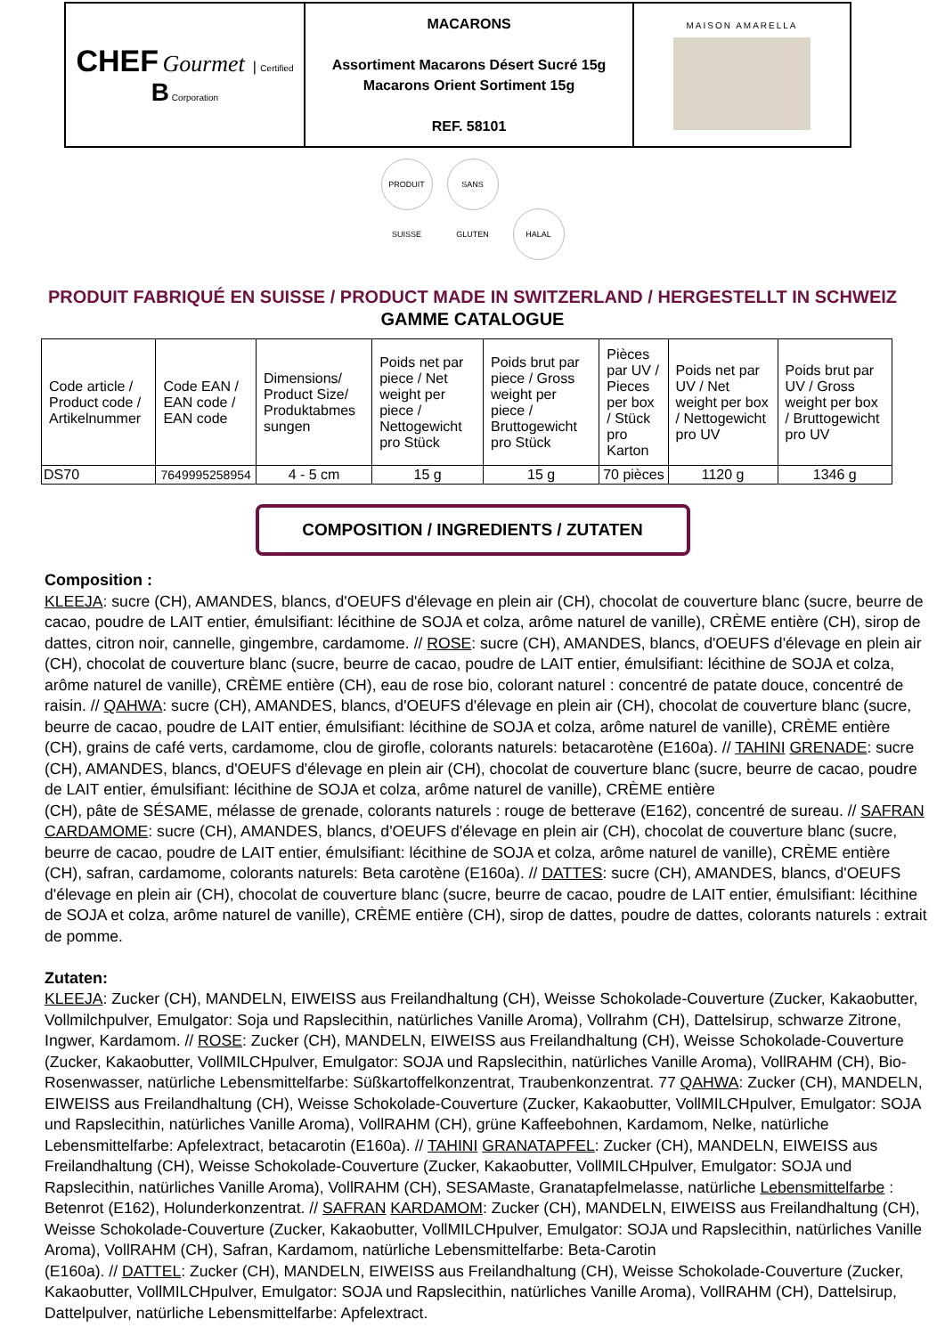| CHEF Gourmet / Certified B Corporation | MACARONS Assortiment Macarons Désert Sucré 15g Macarons Orient Sortiment 15g REF. 58101 | MAISON AMARELLA |
PRODUIT SUISSE SANS GLUTEN HALAL
PRODUIT FABRIQUÉ EN SUISSE / PRODUCT MADE IN SWITZERLAND / HERGESTELLT IN SCHWEIZ
GAMME CATALOGUE
| Code article / Product code / Artikelnummer | Code EAN / EAN code / EAN code | Dimensions/ Product Size/ Produktabmes sungen | Poids net par piece / Net weight per piece / Nettogewicht pro Stück | Poids brut par piece / Gross weight per piece / Bruttogewicht pro Stück | Pièces par UV / Pieces per box / Stück pro Karton | Poids net par UV / Net weight per box / Nettogewicht pro UV | Poids brut par UV / Gross weight per box / Bruttogewicht pro UV |
| --- | --- | --- | --- | --- | --- | --- | --- |
| DS70 | 7649995258954 | 4 - 5 cm | 15 g | 15 g | 70 pièces | 1120 g | 1346 g |
COMPOSITION / INGREDIENTS / ZUTATEN
Composition :
KLEEJA: sucre (CH), AMANDES, blancs, d'OEUFS d'élevage en plein air (CH), chocolat de couverture blanc (sucre, beurre de cacao, poudre de LAIT entier, émulsifiant: lécithine de SOJA et colza, arôme naturel de vanille), CRÈME entière (CH), sirop de dattes, citron noir, cannelle, gingembre, cardamome. // ROSE: sucre (CH), AMANDES, blancs, d'OEUFS d'élevage en plein air (CH), chocolat de couverture blanc (sucre, beurre de cacao, poudre de LAIT entier, émulsifiant: lécithine de SOJA et colza, arôme naturel de vanille), CRÈME entière (CH), eau de rose bio, colorant naturel : concentré de patate douce, concentré de raisin. // QAHWA: sucre (CH), AMANDES, blancs, d'OEUFS d'élevage en plein air (CH), chocolat de couverture blanc (sucre, beurre de cacao, poudre de LAIT entier, émulsifiant: lécithine de SOJA et colza, arôme naturel de vanille), CRÈME entière (CH), grains de café verts, cardamome, clou de girofle, colorants naturels: betacarotène (E160a). // TAHINI GRENADE: sucre (CH), AMANDES, blancs, d'OEUFS d'élevage en plein air (CH), chocolat de couverture blanc (sucre, beurre de cacao, poudre de LAIT entier, émulsifiant: lécithine de SOJA et colza, arôme naturel de vanille), CRÈME entière
(CH), pâte de SÉSAME, mélasse de grenade, colorants naturels : rouge de betterave (E162), concentré de sureau. // SAFRAN CARDAMOME: sucre (CH), AMANDES, blancs, d'OEUFS d'élevage en plein air (CH), chocolat de couverture blanc (sucre, beurre de cacao, poudre de LAIT entier, émulsifiant: lécithine de SOJA et colza, arôme naturel de vanille), CRÈME entière (CH), safran, cardamome, colorants naturels: Beta carotène (E160a). // DATTES: sucre (CH), AMANDES, blancs, d'OEUFS d'élevage en plein air (CH), chocolat de couverture blanc (sucre, beurre de cacao, poudre de LAIT entier, émulsifiant: lécithine de SOJA et colza, arôme naturel de vanille), CRÈME entière (CH), sirop de dattes, poudre de dattes, colorants naturels : extrait de pomme.
Zutaten:
KLEEJA: Zucker (CH), MANDELN, EIWEISS aus Freilandhaltung (CH), Weisse Schokolade-Couverture (Zucker, Kakaobutter, Vollmilchpulver, Emulgator: Soja und Rapslecithin, natürliches Vanille Aroma), Vollrahm (CH), Dattelsirup, schwarze Zitrone, Ingwer, Kardamom. // ROSE: Zucker (CH), MANDELN, EIWEISS aus Freilandhaltung (CH), Weisse Schokolade-Couverture (Zucker, Kakaobutter, VollMILCHpulver, Emulgator: SOJA und Rapslecithin, natürliches Vanille Aroma), VollRAHM (CH), Bio-Rosenwasser, natürliche Lebensmittelfarbe: Süßkartoffelkonzentrat, Traubenkonzentrat. 77 QAHWA: Zucker (CH), MANDELN, EIWEISS aus Freilandhaltung (CH), Weisse Schokolade-Couverture (Zucker, Kakaobutter, VollMILCHpulver, Emulgator: SOJA und Rapslecithin, natürliches Vanille Aroma), VollRAHM (CH), grüne Kaffeebohnen, Kardamom, Nelke, natürliche Lebensmittelfarbe: Apfelextract, betacarotin (E160a). // TAHINI GRANATAPFEL: Zucker (CH), MANDELN, EIWEISS aus Freilandhaltung (CH), Weisse Schokolade-Couverture (Zucker, Kakaobutter, VollMILCHpulver, Emulgator: SOJA und Rapslecithin, natürliches Vanille Aroma), VollRAHM (CH), SESAMaste, Granatapfelmelasse, natürliche Lebensmittelfarbe : Betenrot (E162), Holunderkonzentrat. // SAFRAN KARDAMOM: Zucker (CH), MANDELN, EIWEISS aus Freilandhaltung (CH), Weisse Schokolade-Couverture (Zucker, Kakaobutter, VollMILCHpulver, Emulgator: SOJA und Rapslecithin, natürliches Vanille Aroma), VollRAHM (CH), Safran, Kardamom, natürliche Lebensmittelfarbe: Beta-Carotin
(E160a). // DATTEL: Zucker (CH), MANDELN, EIWEISS aus Freilandhaltung (CH), Weisse Schokolade-Couverture (Zucker, Kakaobutter, VollMILCHpulver, Emulgator: SOJA und Rapslecithin, natürliches Vanille Aroma), VollRAHM (CH), Dattelsirup, Dattelpulver, natürliche Lebensmittelfarbe: Apfelextract.